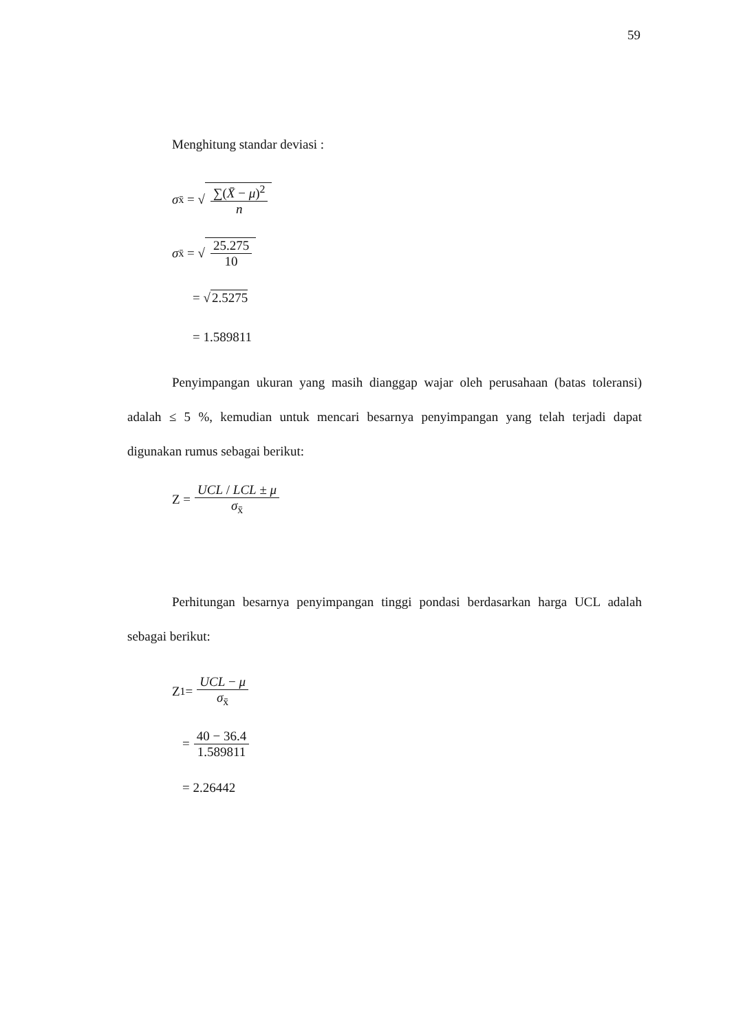59
Menghitung standar deviasi :
σ<sub>x̄</sub> = √ ∑(X̄ − μ)<sup>2</sup> n
σ<sub>x̄</sub> = √ 25.275 10
= √ 2.5275
= 1.589811
Penyimpangan ukuran yang masih dianggap wajar oleh perusahaan (batas toleransi) adalah ≤ 5 %, kemudian untuk mencari besarnya penyimpangan yang telah terjadi dapat digunakan rumus sebagai berikut:
Z = UCL / LCL ± μ σ<sub>x̄</sub>
Perhitungan besarnya penyimpangan tinggi pondasi berdasarkan harga UCL adalah sebagai berikut:
Z<sub>1</sub> = UCL − μ σ<sub>x̄</sub>
= 40 − 36.4 1.589811
= 2.26442